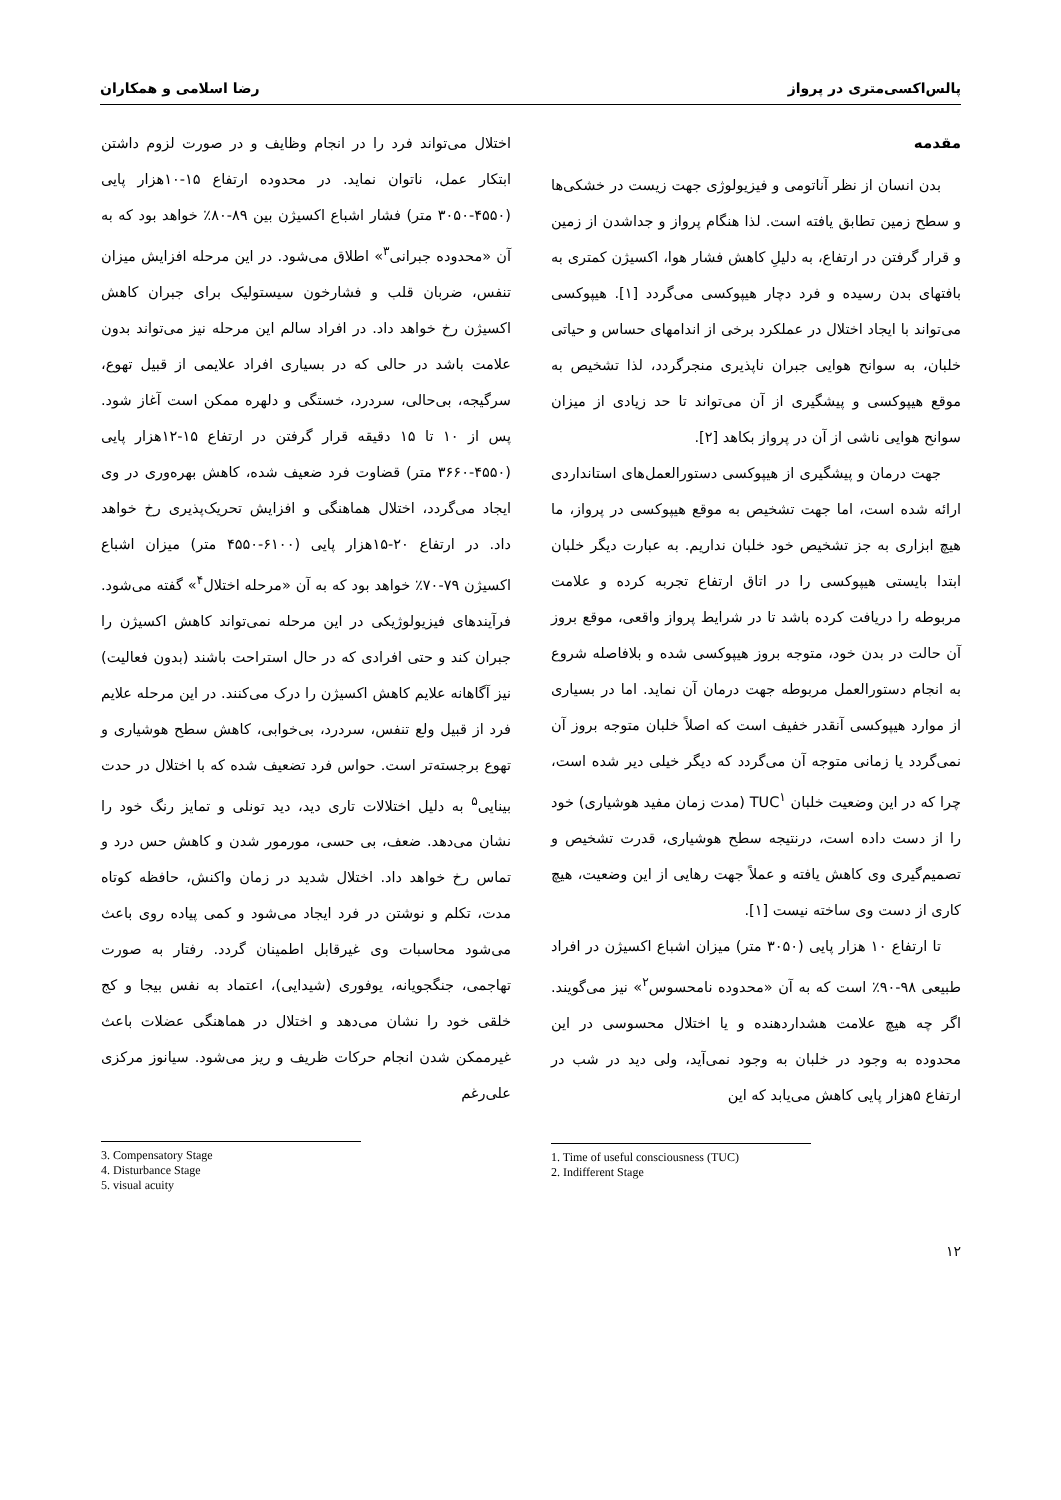پالس‌اکسی‌متری در پرواز رضا اسلامی و همکاران
مقدمه
بدن انسان از نظر آناتومی و فیزیولوژی جهت زیست در خشکی‌ها و سطح زمین تطابق یافته است. لذا هنگام پرواز و جداشدن از زمین و قرار گرفتن در ارتفاع، به دلیلِ کاهش فشار هوا، اکسیژن کمتری به بافتهای بدن رسیده و فرد دچار هیپوکسی می‌گردد [۱]. هیپوکسی می‌تواند با ایجاد اختلال در عملکرد برخی از اندامهای حساس و حیاتی خلبان، به سوانح هوایی جبران ناپذیری منجرگردد، لذا تشخیص به موقع هیپوکسی و پیشگیری از آن می‌تواند تا حد زیادی از میزان سوانح هوایی ناشی از آن در پرواز بکاهد [۲].
جهت درمان و پیشگیری از هیپوکسی دستورالعمل‌های استانداردی ارائه شده است، اما جهت تشخیص به موقع هیپوکسی در پرواز، ما هیچ ابزاری به جز تشخیص خود خلبان نداریم. به عبارت دیگر خلبان ابتدا بایستی هیپوکسی را در اتاق ارتفاع تجربه کرده و علامت مربوطه را دریافت کرده باشد تا در شرایط پرواز واقعی، موقع بروز آن حالت در بدن خود، متوجه بروز هیپوکسی شده و بلافاصله شروع به انجام دستورالعمل مربوطه جهت درمان آن نماید. اما در بسیاری از موارد هیپوکسی آنقدر خفیف است که اصلاً خلبان متوجه بروز آن نمی‌گردد یا زمانی متوجه آن می‌گردد که دیگر خیلی دیر شده است، چرا که در این وضعیت خلبان TUC<sup>۱</sup> (مدت زمان مفید هوشیاری) خود را از دست داده است، درنتیجه سطح هوشیاری، قدرت تشخیص و تصمیم‌گیری وی کاهش یافته و عملاً جهت رهایی از این وضعیت، هیچ کاری از دست وی ساخته نیست [۱].
تا ارتفاع ۱۰ هزار پایی (۳۰۵۰ متر) میزان اشباع اکسیژن در افراد طبیعی ۹۸-۹۰٪ است که به آن «محدوده نامحسوس<sup>۲</sup>» نیز می‌گویند. اگر چه هیچ علامت هشداردهنده و یا اختلال محسوسی در این محدوده به وجود در خلبان به وجود نمی‌آید، ولی دید در شب در ارتفاع ۵هزار پایی کاهش می‌یابد که این
1. Time of useful consciousness (TUC)
2. Indifferent Stage
اختلال می‌تواند فرد را در انجام وظایف و در صورت لزوم داشتن ابتکار عمل، ناتوان نماید. در محدوده ارتفاع ۱۵-۱۰هزار پایی (۴۵۵۰-۳۰۵۰ متر) فشار اشباع اکسیژن بین ۸۹-۸۰٪ خواهد بود که به آن «محدوده جبرانی<sup>۳</sup>» اطلاق می‌شود. در این مرحله افزایش میزان تنفس، ضربان قلب و فشارخون سیستولیک برای جبران کاهش اکسیژن رخ خواهد داد. در افراد سالم این مرحله نیز می‌تواند بدون علامت باشد در حالی که در بسیاری افراد علایمی از قبیل تهوع، سرگیجه، بی‌حالی، سردرد، خستگی و دلهره ممکن است آغاز شود. پس از ۱۰ تا ۱۵ دقیقه قرار گرفتن در ارتفاع ۱۵-۱۲هزار پایی (۴۵۵۰-۳۶۶۰ متر) قضاوت فرد ضعیف شده، کاهش بهره‌وری در وی ایجاد می‌گردد، اختلال هماهنگی و افزایش تحریک‌پذیری رخ خواهد داد. در ارتفاع ۲۰-۱۵هزار پایی (۶۱۰۰-۴۵۵۰ متر) میزان اشباع اکسیژن ۷۹-۷۰٪ خواهد بود که به آن «مرحله اختلال<sup>۴</sup>» گفته می‌شود. فرآیندهای فیزیولوژیکی در این مرحله نمی‌تواند کاهش اکسیژن را جبران کند و حتی افرادی که در حال استراحت باشند (بدون فعالیت) نیز آگاهانه علایم کاهش اکسیژن را درک می‌کنند. در این مرحله علایم فرد از قبیل ولع تنفس، سردرد، بی‌خوابی، کاهش سطح هوشیاری و تهوع برجسته‌تر است. حواس فرد تضعیف شده که با اختلال در حدت بینایی<sup>۵</sup> به دلیل اختلالات تاری دید، دید تونلی و تمایز رنگ خود را نشان می‌دهد. ضعف، بی حسی، مورمور شدن و کاهش حس درد و تماس رخ خواهد داد. اختلال شدید در زمان واکنش، حافظه کوتاه مدت، تکلم و نوشتن در فرد ایجاد می‌شود و کمی پیاده روی باعث می‌شود محاسبات وی غیرقابل اطمینان گردد. رفتار به صورت تهاجمی، جنگجویانه، یوفوری (شیدایی)، اعتماد به نفس بیجا و کج خلقی خود را نشان می‌دهد و اختلال در هماهنگی عضلات باعث غیرممکن شدن انجام حرکات ظریف و ریز می‌شود. سیانوز مرکزی علی‌رغم
3. Compensatory Stage
4. Disturbance Stage
5. visual acuity
۱۲